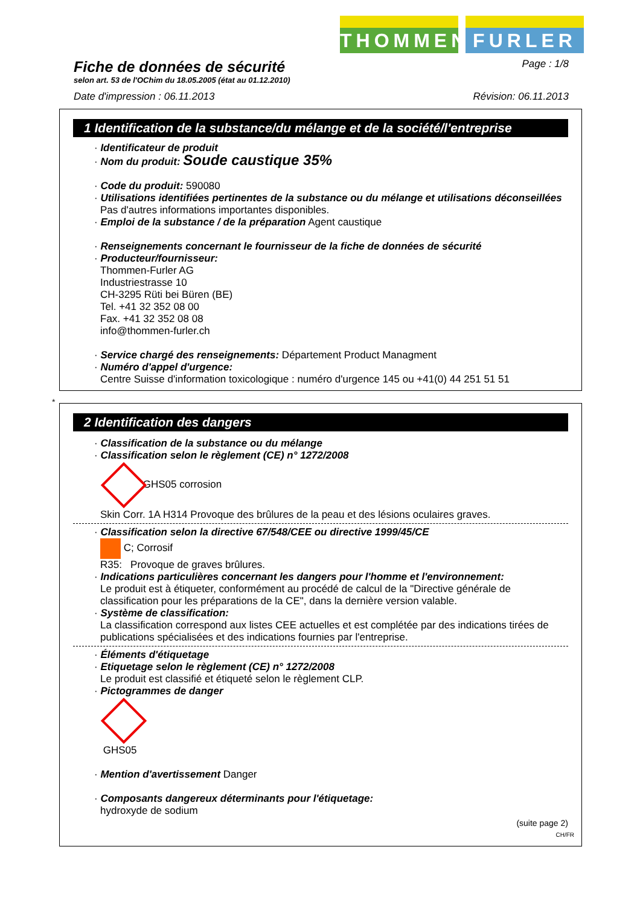THOMMEN FURLER
Fiche de données de sécurité
Page : 1/8
selon art. 53 de l'OChim du 18.05.2005 (état au 01.12.2010)
Date d'impression : 06.11.2013 Révision: 06.11.2013
1 Identification de la substance/du mélange et de la société/l'entreprise
· Identificateur de produit
· Nom du produit: Soude caustique 35%
· Code du produit: 590080
· Utilisations identifiées pertinentes de la substance ou du mélange et utilisations déconseillées
Pas d'autres informations importantes disponibles.
· Emploi de la substance / de la préparation Agent caustique
· Renseignements concernant le fournisseur de la fiche de données de sécurité
· Producteur/fournisseur:
Thommen-Furler AG
Industriestrasse 10
CH-3295 Rüti bei Büren (BE)
Tel. +41 32 352 08 00
Fax. +41 32 352 08 08
info@thommen-furler.ch
· Service chargé des renseignements: Département Product Managment
· Numéro d'appel d'urgence:
Centre Suisse d'information toxicologique : numéro d'urgence 145 ou +41(0) 44 251 51 51
*
2 Identification des dangers
· Classification de la substance ou du mélange
· Classification selon le règlement (CE) n° 1272/2008
GHS05 corrosion
Skin Corr. 1A H314 Provoque des brûlures de la peau et des lésions oculaires graves.
· Classification selon la directive 67/548/CEE ou directive 1999/45/CE
C; Corrosif
R35: Provoque de graves brûlures.
· Indications particulières concernant les dangers pour l'homme et l'environnement:
Le produit est à étiqueter, conformément au procédé de calcul de la "Directive générale de classification pour les préparations de la CE", dans la dernière version valable.
· Système de classification:
La classification correspond aux listes CEE actuelles et est complétée par des indications tirées de publications spécialisées et des indications fournies par l'entreprise.
· Éléments d'étiquetage
· Etiquetage selon le règlement (CE) n° 1272/2008
Le produit est classifié et étiqueté selon le règlement CLP.
· Pictogrammes de danger
GHS05
· Mention d'avertissement Danger
· Composants dangereux déterminants pour l'étiquetage:
hydroxyde de sodium
(suite page 2)
CH/FR